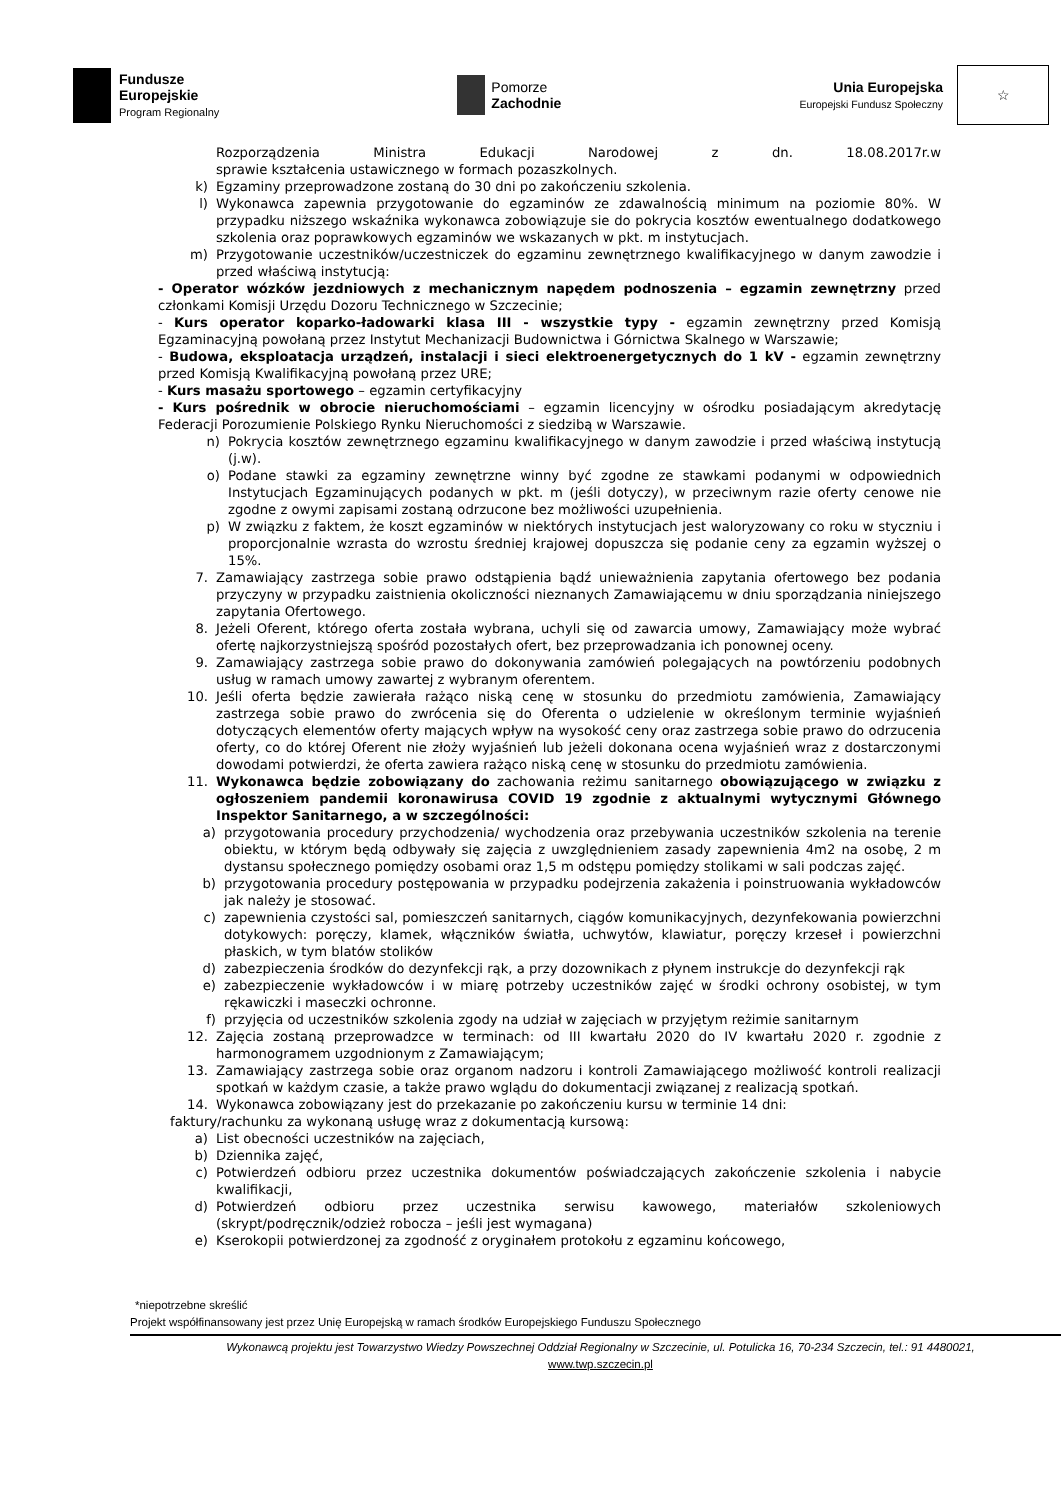Fundusze
Europejskie
Program Regionalny
Pomorze
Zachodnie
Unia Europejska
Europejski Fundusz Społeczny
☆
Rozporządzenia Ministra Edukacji Narodowej z dn. 18.08.2017r.w
sprawie kształcenia ustawicznego w formach pozaszkolnych.
k) Egzaminy przeprowadzone zostaną do 30 dni po zakończeniu szkolenia.
l) Wykonawca zapewnia przygotowanie do egzaminów ze zdawalnością minimum na poziomie 80%. W przypadku niższego wskaźnika wykonawca zobowiązuje sie do pokrycia kosztów ewentualnego dodatkowego szkolenia oraz poprawkowych egzaminów we wskazanych w pkt. m instytucjach.
m) Przygotowanie uczestników/uczestniczek do egzaminu zewnętrznego kwalifikacyjnego w danym zawodzie i przed właściwą instytucją:
- Operator wózków jezdniowych z mechanicznym napędem podnoszenia – egzamin zewnętrzny przed członkami Komisji Urzędu Dozoru Technicznego w Szczecinie;
- Kurs operator koparko-ładowarki klasa III - wszystkie typy - egzamin zewnętrzny przed Komisją Egzaminacyjną powołaną przez Instytut Mechanizacji Budownictwa i Górnictwa Skalnego w Warszawie;
- Budowa, eksploatacja urządzeń, instalacji i sieci elektroenergetycznych do 1 kV - egzamin zewnętrzny przed Komisją Kwalifikacyjną powołaną przez URE;
- Kurs masażu sportowego – egzamin certyfikacyjny
- Kurs pośrednik w obrocie nieruchomościami – egzamin licencyjny w ośrodku posiadającym akredytację Federacji Porozumienie Polskiego Rynku Nieruchomości z siedzibą w Warszawie.
n) Pokrycia kosztów zewnętrznego egzaminu kwalifikacyjnego w danym zawodzie i przed właściwą instytucją (j.w).
o) Podane stawki za egzaminy zewnętrzne winny być zgodne ze stawkami podanymi w odpowiednich Instytucjach Egzaminujących podanych w pkt. m (jeśli dotyczy), w przeciwnym razie oferty cenowe nie zgodne z owymi zapisami zostaną odrzucone bez możliwości uzupełnienia.
p) W związku z faktem, że koszt egzaminów w niektórych instytucjach jest waloryzowany co roku w styczniu i proporcjonalnie wzrasta do wzrostu średniej krajowej dopuszcza się podanie ceny za egzamin wyższej o 15%.
7. Zamawiający zastrzega sobie prawo odstąpienia bądź unieważnienia zapytania ofertowego bez podania przyczyny w przypadku zaistnienia okoliczności nieznanych Zamawiającemu w dniu sporządzania niniejszego zapytania Ofertowego.
8. Jeżeli Oferent, którego oferta została wybrana, uchyli się od zawarcia umowy, Zamawiający może wybrać ofertę najkorzystniejszą spośród pozostałych ofert, bez przeprowadzania ich ponownej oceny.
9. Zamawiający zastrzega sobie prawo do dokonywania zamówień polegających na powtórzeniu podobnych usług w ramach umowy zawartej z wybranym oferentem.
10. Jeśli oferta będzie zawierała rażąco niską cenę w stosunku do przedmiotu zamówienia, Zamawiający zastrzega sobie prawo do zwrócenia się do Oferenta o udzielenie w określonym terminie wyjaśnień dotyczących elementów oferty mających wpływ na wysokość ceny oraz zastrzega sobie prawo do odrzucenia oferty, co do której Oferent nie złoży wyjaśnień lub jeżeli dokonana ocena wyjaśnień wraz z dostarczonymi dowodami potwierdzi, że oferta zawiera rażąco niską cenę w stosunku do przedmiotu zamówienia.
11. Wykonawca będzie zobowiązany do zachowania reżimu sanitarnego obowiązującego w związku z ogłoszeniem pandemii koronawirusa COVID 19 zgodnie z aktualnymi wytycznymi Głównego Inspektor Sanitarnego, a w szczególności:
a) przygotowania procedury przychodzenia/ wychodzenia oraz przebywania uczestników szkolenia na terenie obiektu, w którym będą odbywały się zajęcia z uwzględnieniem zasady zapewnienia 4m2 na osobę, 2 m dystansu społecznego pomiędzy osobami oraz 1,5 m odstępu pomiędzy stolikami w sali podczas zajęć.
b) przygotowania procedury postępowania w przypadku podejrzenia zakażenia i poinstruowania wykładowców jak należy je stosować.
c) zapewnienia czystości sal, pomieszczeń sanitarnych, ciągów komunikacyjnych, dezynfekowania powierzchni dotykowych: poręczy, klamek, włączników światła, uchwytów, klawiatur, poręczy krzeseł i powierzchni płaskich, w tym blatów stolików
d) zabezpieczenia środków do dezynfekcji rąk, a przy dozownikach z płynem instrukcje do dezynfekcji rąk
e) zabezpieczenie wykładowców i w miarę potrzeby uczestników zajęć w środki ochrony osobistej, w tym rękawiczki i maseczki ochronne.
f) przyjęcia od uczestników szkolenia zgody na udział w zajęciach w przyjętym reżimie sanitarnym
12. Zajęcia zostaną przeprowadzce w terminach: od III kwartału 2020 do IV kwartału 2020 r. zgodnie z harmonogramem uzgodnionym z Zamawiającym;
13. Zamawiający zastrzega sobie oraz organom nadzoru i kontroli Zamawiającego możliwość kontroli realizacji spotkań w każdym czasie, a także prawo wglądu do dokumentacji związanej z realizacją spotkań.
14. Wykonawca zobowiązany jest do przekazanie po zakończeniu kursu w terminie 14 dni:
faktury/rachunku za wykonaną usługę wraz z dokumentacją kursową:
a) List obecności uczestników na zajęciach,
b) Dziennika zajęć,
c) Potwierdzeń odbioru przez uczestnika dokumentów poświadczających zakończenie szkolenia i nabycie kwalifikacji,
d) Potwierdzeń odbioru przez uczestnika serwisu kawowego, materiałów szkoleniowych (skrypt/podręcznik/odzież robocza – jeśli jest wymagana)
e) Kserokopii potwierdzonej za zgodność z oryginałem protokołu z egzaminu końcowego,
*niepotrzebne skreślić
Projekt współfinansowany jest przez Unię Europejską w ramach środków Europejskiego Funduszu Społecznego
Wykonawcą projektu jest Towarzystwo Wiedzy Powszechnej Oddział Regionalny w Szczecinie, ul. Potulicka 16, 70-234 Szczecin, tel.: 91 4480021,
www.twp.szczecin.pl